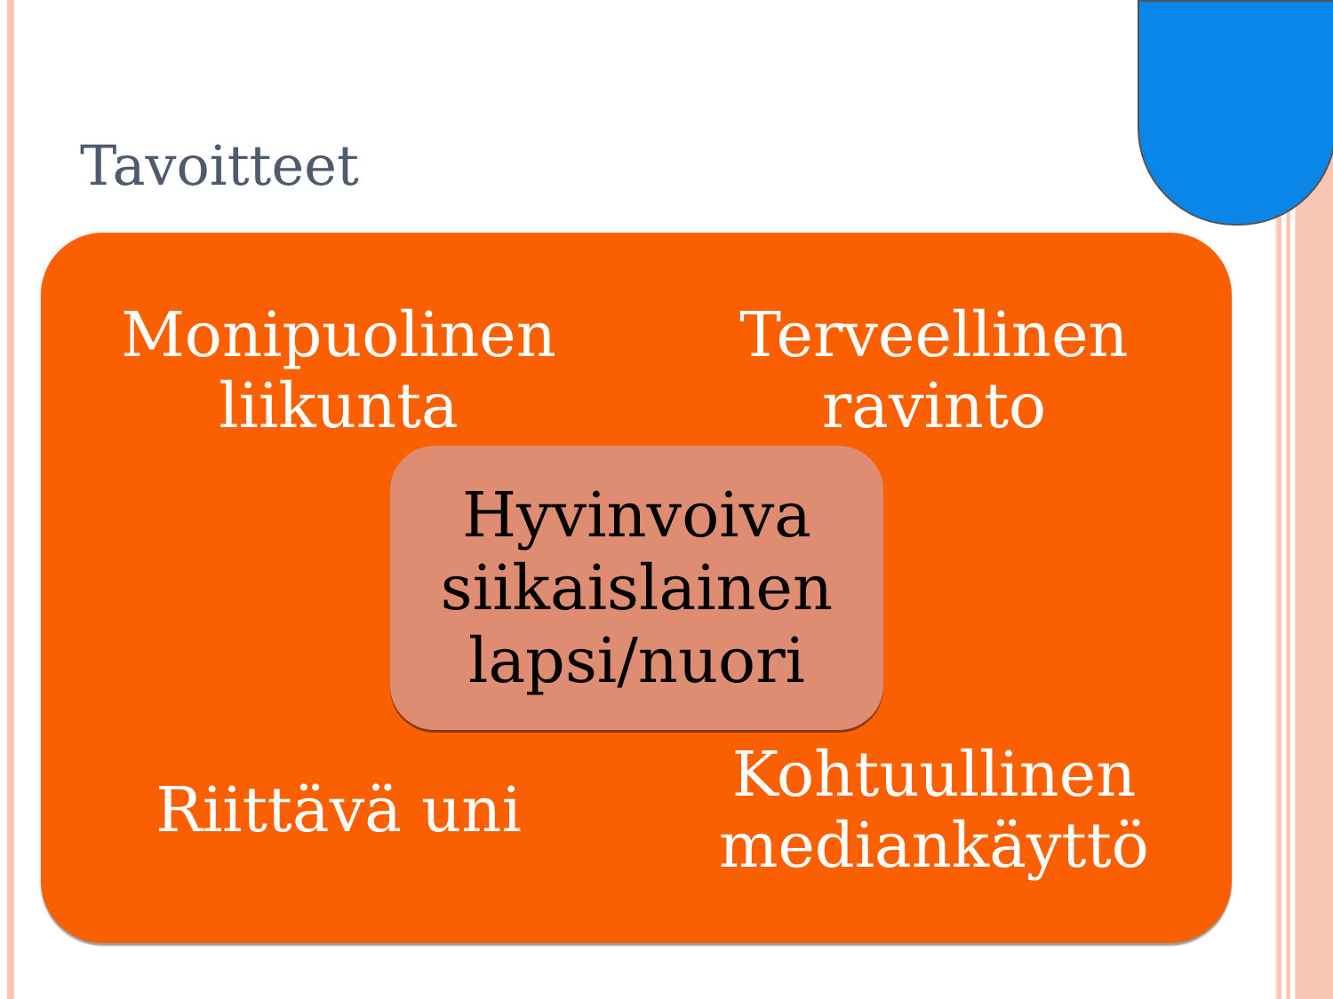Tavoitteet
Monipuolinen
liikunta
Terveellinen
ravinto
Riittävä uni
Kohtuullinen
mediankäyttö
Hyvinvoiva
siikaislainen
lapsi/nuori